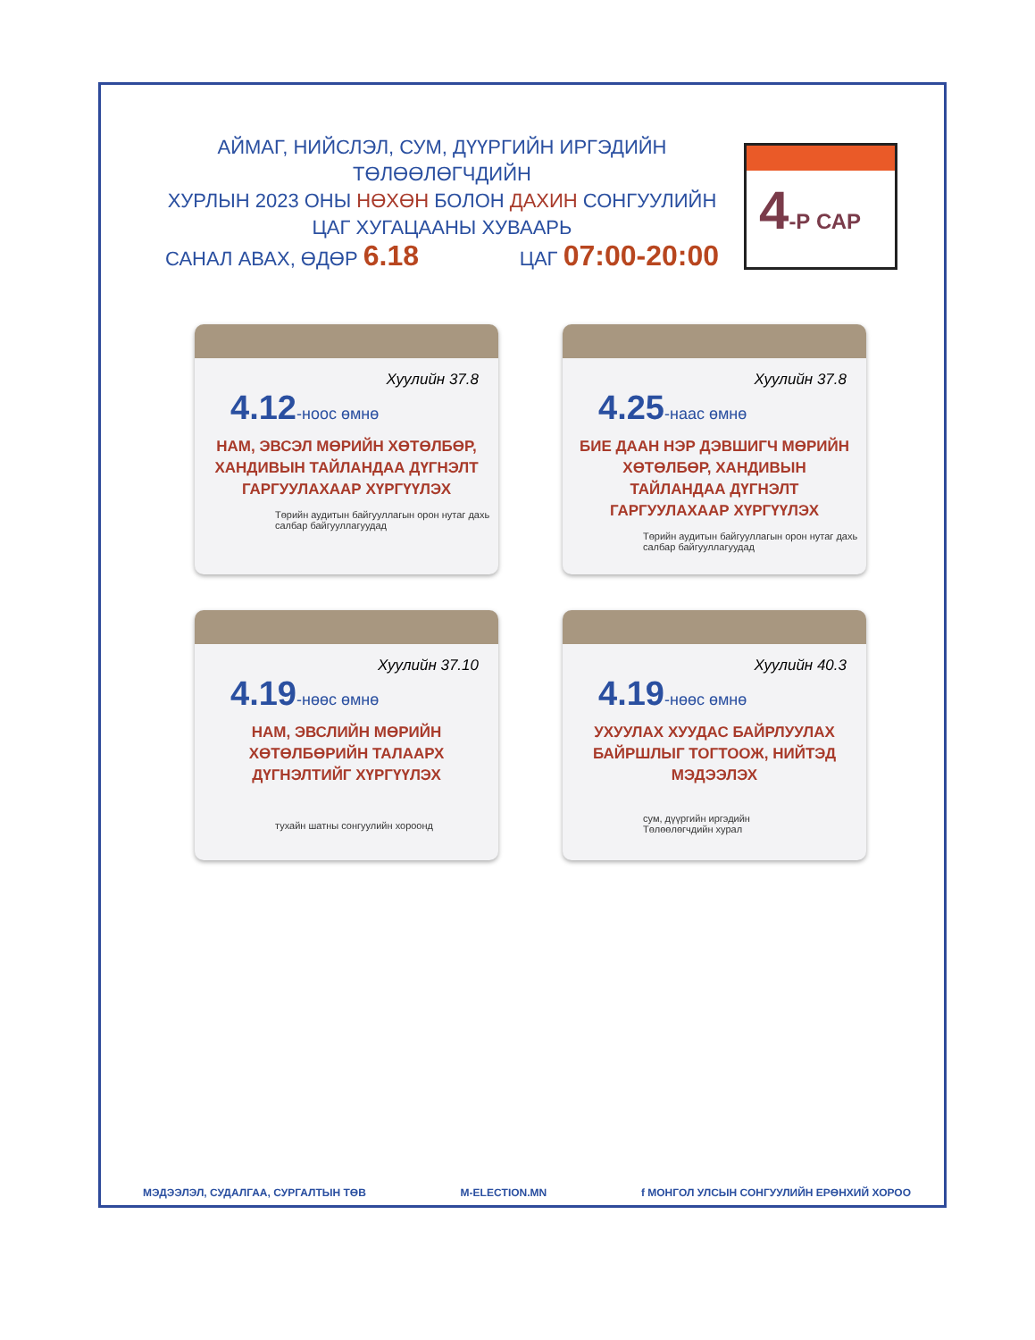АЙМАГ, НИЙСЛЭЛ, СУМ, ДҮҮРГИЙН ИРГЭДИЙН ТӨЛӨӨЛӨГЧДИЙН
ХУРЛЫН 2023 ОНЫ НӨХӨН БОЛОН ДАХИН СОНГУУЛИЙН
ЦАГ ХУГАЦААНЫ ХУВААРЬ
4-Р САР
САНАЛ АВАХ, ӨДӨР 6.18
ЦАГ 07:00-20:00
Хуулийн 37.8
4.12-ноос өмнө
НАМ, ЭВСЭЛ МӨРИЙН ХӨТӨЛБӨР, ХАНДИВЫН ТАЙЛАНДАА ДҮГНЭЛТ ГАРГУУЛАХААР ХҮРГҮҮЛЭХ
Төрийн аудитын байгууллагын орон нутаг дахь салбар байгууллагуудад
Хуулийн 37.8
4.25-наас өмнө
БИЕ ДААН НЭР ДЭВШИГЧ МӨРИЙН ХӨТӨЛБӨР, ХАНДИВЫН ТАЙЛАНДАА ДҮГНЭЛТ ГАРГУУЛАХААР ХҮРГҮҮЛЭХ
Төрийн аудитын байгууллагын орон нутаг дахь салбар байгууллагуудад
Хуулийн 37.10
4.19-нөөс өмнө
НАМ, ЭВСЛИЙН МӨРИЙН ХӨТӨЛБӨРИЙН ТАЛААРХ ДҮГНЭЛТИЙГ ХҮРГҮҮЛЭХ
тухайн шатны сонгуулийн хороонд
Хуулийн 40.3
4.19-нөөс өмнө
УХУУЛАХ ХУУДАС БАЙРЛУУЛАХ БАЙРШЛЫГ ТОГТООЖ, НИЙТЭД МЭДЭЭЛЭХ
сум, дүүргийн иргэдийн
Төлөөлөгчдийн хурал
МЭДЭЭЛЭЛ, СУДАЛГАА, СУРГАЛТЫН ТӨВ M-ELECTION.MN f МОНГОЛ УЛСЫН СОНГУУЛИЙН ЕРӨНХИЙ ХОРОО